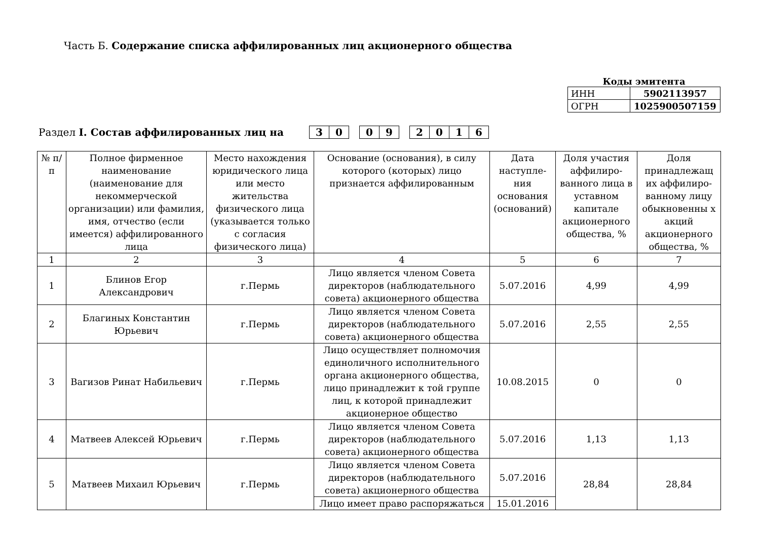Часть Б. Содержание списка аффилированных лиц акционерного общества
Коды эмитента
| ИНН | 5902113957 |
| ОГРН | 1025900507159 |
Раздел I. Состав аффилированных лиц на
30 09 2016
| № п/п | Полное фирменное наименование (наименование для некоммерческой организации) или фамилия, имя, отчество (если имеется) аффилированного лица | Место нахождения юридического лица или место жительства физического лица (указывается только с согласия физического лица) | Основание (основания), в силу которого (которых) лицо признается аффилированным | Дата наступле-ния основания (оснований) | Доля участия аффилиро-ванного лица в уставном капитале акционерного общества, % | Доля принадлежащ их аффилиро-ванному лицу обыкновенны х акций акционерного общества, % |
| --- | --- | --- | --- | --- | --- | --- |
| 1 | 2 | 3 | 4 | 5 | 6 | 7 |
| 1 | Блинов Егор Александрович | г.Пермь | Лицо является членом Совета директоров (наблюдательного совета) акционерного общества | 5.07.2016 | 4,99 | 4,99 |
| 2 | Благиных Константин Юрьевич | г.Пермь | Лицо является членом Совета директоров (наблюдательного совета) акционерного общества | 5.07.2016 | 2,55 | 2,55 |
| 3 | Вагизов Ринат Набильевич | г.Пермь | Лицо осуществляет полномочия единоличного исполнительного органа акционерного общества, лицо принадлежит к той группе лиц, к которой принадлежит акционерное общество | 10.08.2015 | 0 | 0 |
| 4 | Матвеев Алексей Юрьевич | г.Пермь | Лицо является членом Совета директоров (наблюдательного совета) акционерного общества | 5.07.2016 | 1,13 | 1,13 |
| 5 | Матвеев Михаил Юрьевич | г.Пермь | Лицо является членом Совета директоров (наблюдательного совета) акционерного общества | 5.07.2016 | 28,84 | 28,84 |
| | | | Лицо имеет право распоряжаться | 15.01.2016 | | |